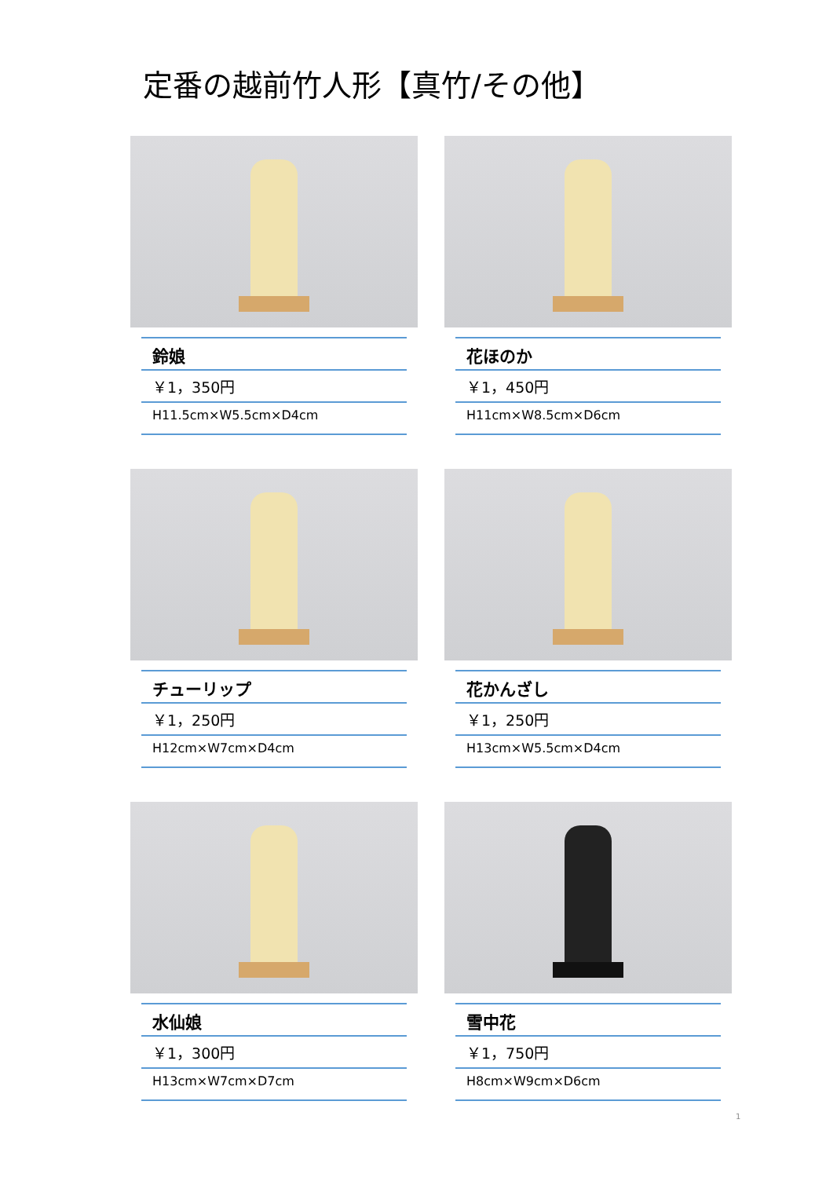定番の越前竹人形【真竹/その他】
鈴娘
￥1，350円
H11.5cm×W5.5cm×D4cm
花ほのか
￥1，450円
H11cm×W8.5cm×D6cm
チューリップ
￥1，250円
H12cm×W7cm×D4cm
花かんざし
￥1，250円
H13cm×W5.5cm×D4cm
水仙娘
￥1，300円
H13cm×W7cm×D7cm
雪中花
￥1，750円
H8cm×W9cm×D6cm
1